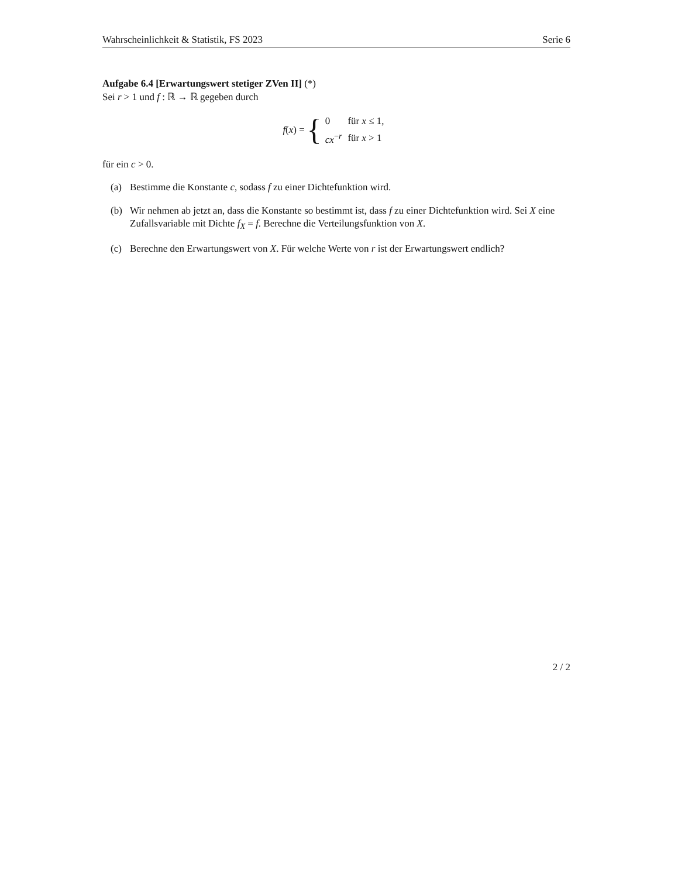Wahrscheinlichkeit & Statistik, FS 2023 Serie 6
Aufgabe 6.4 [Erwartungswert stetiger ZVen II] (*)
Sei r > 1 und f : ℝ → ℝ gegeben durch
f(x) = {
| 0 | für x ≤ 1, |
| cx<sup>−r</sup> | für x > 1 |
für ein c > 0.
(a) Bestimme die Konstante c, sodass f zu einer Dichtefunktion wird.
(b) Wir nehmen ab jetzt an, dass die Konstante so bestimmt ist, dass f zu einer Dichtefunktion wird. Sei X eine Zufallsvariable mit Dichte f<sub>X</sub> = f. Berechne die Verteilungsfunktion von X.
(c) Berechne den Erwartungswert von X. Für welche Werte von r ist der Erwartungswert endlich?
2 / 2